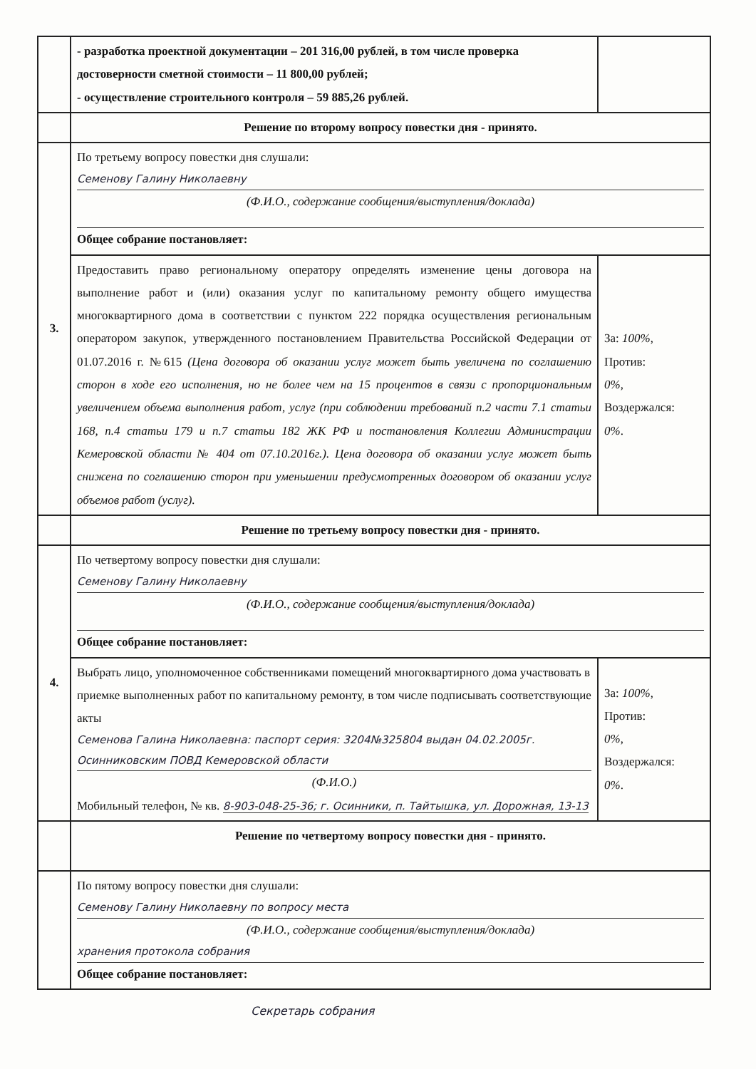| | - разработка проектной документации – 201 316,00 рублей, в том числе проверка достоверности сметной стоимости – 11 800,00 рублей; - осуществление строительного контроля – 59 885,26 рублей. | |
| | Решение по второму вопросу повестки дня - принято. | |
| 3. | По третьему вопросу повестки дня слушали: Семенову Галину Николаевну (Ф.И.О., содержание сообщения/выступления/доклада) Общее собрание постановляет: | |
| | Предоставить право региональному оператору определять изменение цены договора на выполнение работ и (или) оказания услуг по капитальному ремонту общего имущества многоквартирного дома в соответствии с пунктом 222 порядка осуществления региональным оператором закупок, утвержденного постановлением Правительства Российской Федерации от 01.07.2016 г. №615 (Цена договора об оказании услуг может быть увеличена по соглашению сторон в ходе его исполнения, но не более чем на 15 процентов в связи с пропорциональным увеличением объема выполнения работ, услуг (при соблюдении требований п.2 части 7.1 статьи 168, п.4 статьи 179 и п.7 статьи 182 ЖК РФ и постановления Коллегии Администрации Кемеровской области № 404 от 07.10.2016г.). Цена договора об оказании услуг может быть снижена по соглашению сторон при уменьшении предусмотренных договором об оказании услуг объемов работ (услуг). | За: 100% , Против: 0% , Воздержался: 0% . |
| | Решение по третьему вопросу повестки дня - принято. | |
| 4. | По четвертому вопросу повестки дня слушали: Семенову Галину Николаевну (Ф.И.О., содержание сообщения/выступления/доклада) Общее собрание постановляет: | |
| | Выбрать лицо, уполномоченное собственниками помещений многоквартирного дома участвовать в приемке выполненных работ по капитальному ремонту, в том числе подписывать соответствующие акты Семенова Галина Николаевна: паспорт серия: 3204№325804 выдан 04.02.2005г. Осинниковским ПОВД Кемеровской области (Ф.И.О.) Мобильный телефон, № кв. 8-903-048-25-36; г. Осинники, п. Тайтышка, ул. Дорожная, 13-13 | За: 100% , Против: 0% , Воздержался: 0% . |
| | Решение по четвертому вопросу повестки дня - принято. | |
| | По пятому вопросу повестки дня слушали: Семенову Галину Николаевну по вопросу места (Ф.И.О., содержание сообщения/выступления/доклада) хранения протокола собрания Общее собрание постановляет: | |
Секретарь собрания